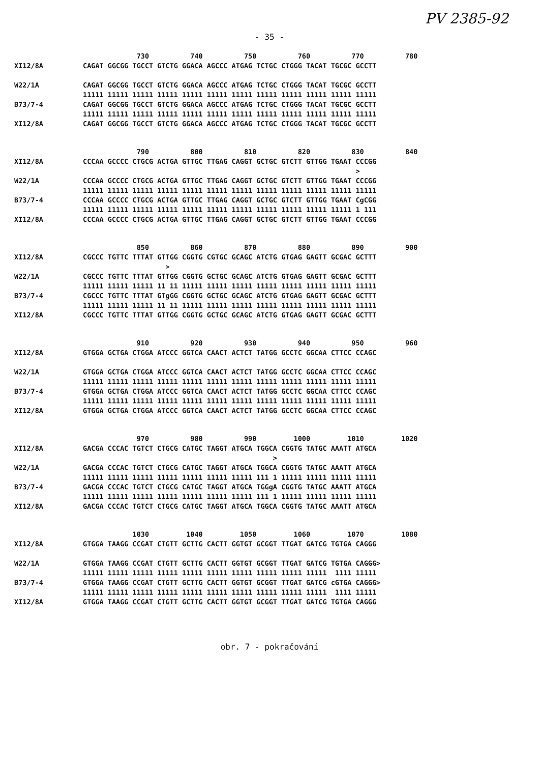PV 2385-92
- 35 -
| | 730 740 750 760 770 780 |
| XI12/8A | CAGAT GGCGG TGCCT GTCTG GGACA AGCCC ATGAG TCTGC CTGGG TACAT TGCGC GCCTT |
| W22/1A | CAGAT GGCGG TGCCT GTCTG GGACA AGCCC ATGAG TCTGC CTGGG TACAT TGCGC GCCTT |
| | 11111 11111 11111 11111 11111 11111 11111 11111 11111 11111 11111 11111 |
| B73/7-4 | CAGAT GGCGG TGCCT GTCTG GGACA AGCCC ATGAG TCTGC CTGGG TACAT TGCGC GCCTT |
| | 11111 11111 11111 11111 11111 11111 11111 11111 11111 11111 11111 11111 |
| XI12/8A | CAGAT GGCGG TGCCT GTCTG GGACA AGCCC ATGAG TCTGC CTGGG TACAT TGCGC GCCTT |
| | 790 800 810 820 830 840 |
| XI12/8A | CCCAA GCCCC CTGCG ACTGA GTTGC TTGAG CAGGT GCTGC GTCTT GTTGG TGAAT CCCGG |
| | > |
| W22/1A | CCCAA GCCCC CTGCG ACTGA GTTGC TTGAG CAGGT GCTGC GTCTT GTTGG TGAAT CCCGG |
| | 11111 11111 11111 11111 11111 11111 11111 11111 11111 11111 11111 11111 |
| B73/7-4 | CCCAA GCCCC CTGCG ACTGA GTTGC TTGAG CAGGT GCTGC GTCTT GTTGG TGAAT CgCGG |
| | 11111 11111 11111 11111 11111 11111 11111 11111 11111 11111 11111 1 111 |
| XI12/8A | CCCAA GCCCC CTGCG ACTGA GTTGC TTGAG CAGGT GCTGC GTCTT GTTGG TGAAT CCCGG |
| | 850 860 870 880 890 900 |
| XI12/8A | CGCCC TGTTC TTTAT GTTGG CGGTG CGTGC GCAGC ATCTG GTGAG GAGTT GCGAC GCTTT |
| | > |
| W22/1A | CGCCC TGTTC TTTAT GTTGG CGGTG GCTGC GCAGC ATCTG GTGAG GAGTT GCGAC GCTTT |
| | 11111 11111 11111 11 11 11111 11111 11111 11111 11111 11111 11111 11111 |
| B73/7-4 | CGCCC TGTTC TTTAT GTgGG CGGTG GCTGC GCAGC ATCTG GTGAG GAGTT GCGAC GCTTT |
| | 11111 11111 11111 11 11 11111 11111 11111 11111 11111 11111 11111 11111 |
| XI12/8A | CGCCC TGTTC TTTAT GTTGG CGGTG GCTGC GCAGC ATCTG GTGAG GAGTT GCGAC GCTTT |
| | 910 920 930 940 950 960 |
| XI12/8A | GTGGA GCTGA CTGGA ATCCC GGTCA CAACT ACTCT TATGG GCCTC GGCAA CTTCC CCAGC |
| W22/1A | GTGGA GCTGA CTGGA ATCCC GGTCA CAACT ACTCT TATGG GCCTC GGCAA CTTCC CCAGC |
| | 11111 11111 11111 11111 11111 11111 11111 11111 11111 11111 11111 11111 |
| B73/7-4 | GTGGA GCTGA CTGGA ATCCC GGTCA CAACT ACTCT TATGG GCCTC GGCAA CTTCC CCAGC |
| | 11111 11111 11111 11111 11111 11111 11111 11111 11111 11111 11111 11111 |
| XI12/8A | GTGGA GCTGA CTGGA ATCCC GGTCA CAACT ACTCT TATGG GCCTC GGCAA CTTCC CCAGC |
| | 970 980 990 1000 1010 1020 |
| XI12/8A | GACGA CCCAC TGTCT CTGCG CATGC TAGGT ATGCA TGGCA CGGTG TATGC AAATT ATGCA |
| | > |
| W22/1A | GACGA CCCAC TGTCT CTGCG CATGC TAGGT ATGCA TGGCA CGGTG TATGC AAATT ATGCA |
| | 11111 11111 11111 11111 11111 11111 11111 111 1 11111 11111 11111 11111 |
| B73/7-4 | GACGA CCCAC TGTCT CTGCG CATGC TAGGT ATGCA TGGgA CGGTG TATGC AAATT ATGCA |
| | 11111 11111 11111 11111 11111 11111 11111 111 1 11111 11111 11111 11111 |
| XI12/8A | GACGA CCCAC TGTCT CTGCG CATGC TAGGT ATGCA TGGCA CGGTG TATGC AAATT ATGCA |
| | 1030 1040 1050 1060 1070 1080 |
| XI12/8A | GTGGA TAAGG CCGAT CTGTT GCTTG CACTT GGTGT GCGGT TTGAT GATCG TGTGA CAGGG |
| W22/1A | GTGGA TAAGG CCGAT CTGTT GCTTG CACTT GGTGT GCGGT TTGAT GATCG TGTGA CAGGG> |
| | 11111 11111 11111 11111 11111 11111 11111 11111 11111 11111 1111 11111 |
| B73/7-4 | GTGGA TAAGG CCGAT CTGTT GCTTG CACTT GGTGT GCGGT TTGAT GATCG cGTGA CAGGG> |
| | 11111 11111 11111 11111 11111 11111 11111 11111 11111 11111 1111 11111 |
| XI12/8A | GTGGA TAAGG CCGAT CTGTT GCTTG CACTT GGTGT GCGGT TTGAT GATCG TGTGA CAGGG |
obr. 7 - pokračování